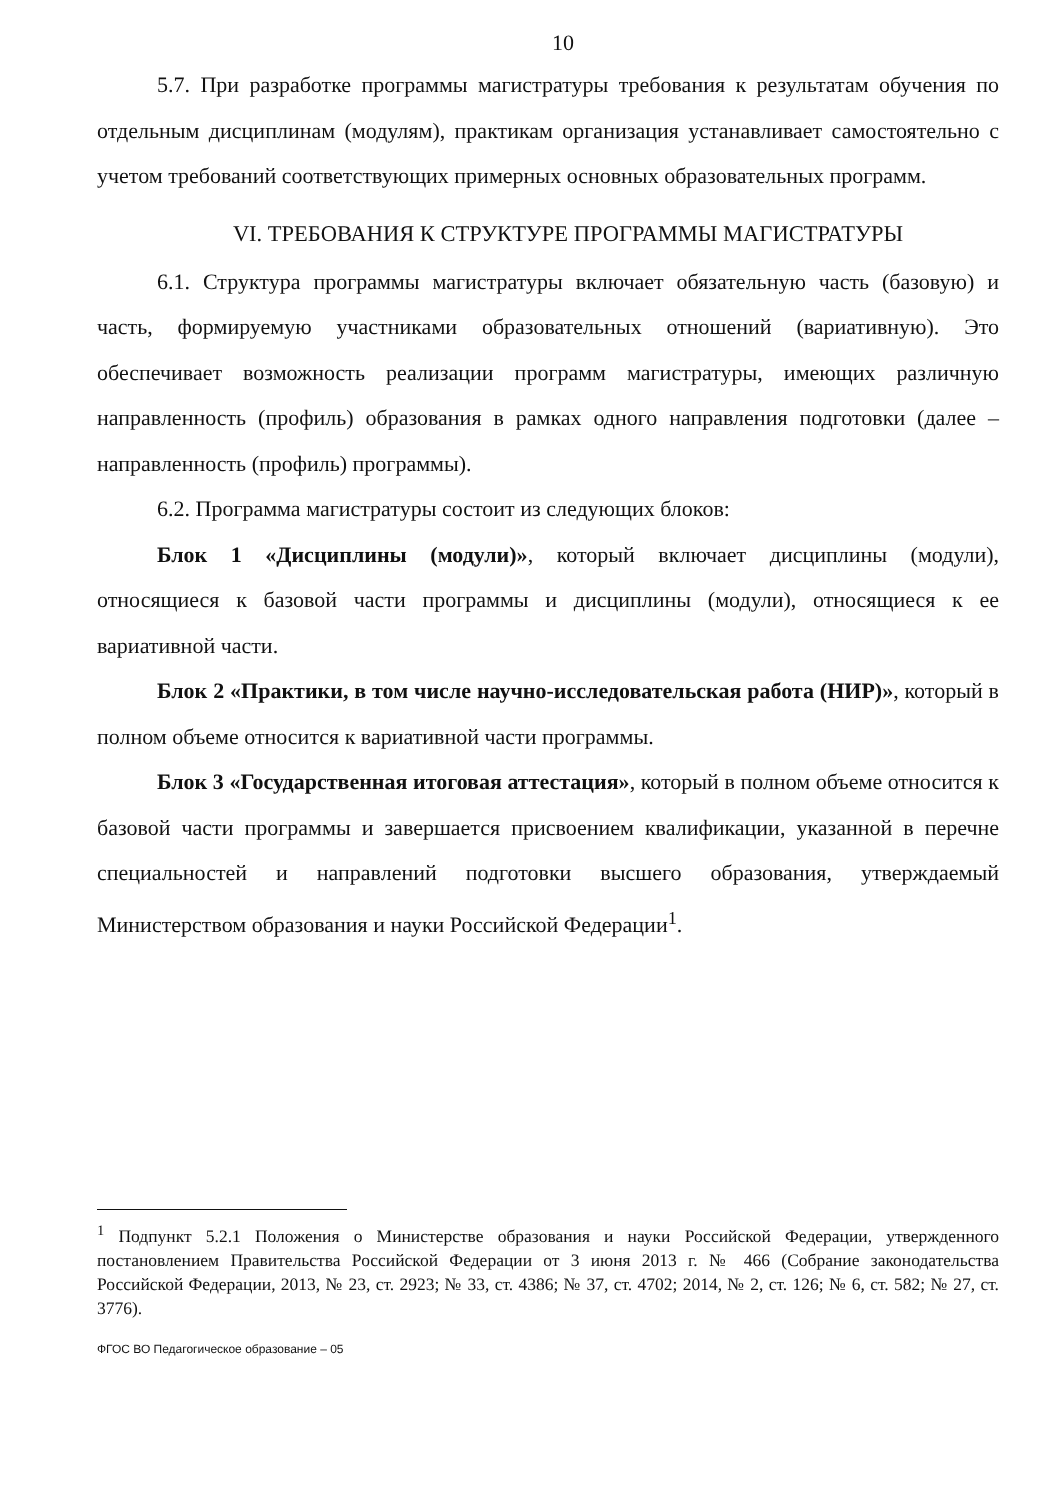10
5.7. При разработке программы магистратуры требования к результатам обучения по отдельным дисциплинам (модулям), практикам организация устанавливает самостоятельно с учетом требований соответствующих примерных основных образовательных программ.
VI. ТРЕБОВАНИЯ К СТРУКТУРЕ ПРОГРАММЫ МАГИСТРАТУРЫ
6.1. Структура программы магистратуры включает обязательную часть (базовую) и часть, формируемую участниками образовательных отношений (вариативную). Это обеспечивает возможность реализации программ магистратуры, имеющих различную направленность (профиль) образования в рамках одного направления подготовки (далее – направленность (профиль) программы).
6.2. Программа магистратуры состоит из следующих блоков:
Блок 1 «Дисциплины (модули)», который включает дисциплины (модули), относящиеся к базовой части программы и дисциплины (модули), относящиеся к ее вариативной части.
Блок 2 «Практики, в том числе научно-исследовательская работа (НИР)», который в полном объеме относится к вариативной части программы.
Блок 3 «Государственная итоговая аттестация», который в полном объеме относится к базовой части программы и завершается присвоением квалификации, указанной в перечне специальностей и направлений подготовки высшего образования, утверждаемый Министерством образования и науки Российской Федерации<sup>1</sup>.
<sup>1</sup> Подпункт 5.2.1 Положения о Министерстве образования и науки Российской Федерации, утвержденного постановлением Правительства Российской Федерации от 3 июня 2013 г. № 466 (Собрание законодательства Российской Федерации, 2013, № 23, ст. 2923; № 33, ст. 4386; № 37, ст. 4702; 2014, № 2, ст. 126; № 6, ст. 582; № 27, ст. 3776).
ФГОС ВО Педагогическое образование – 05